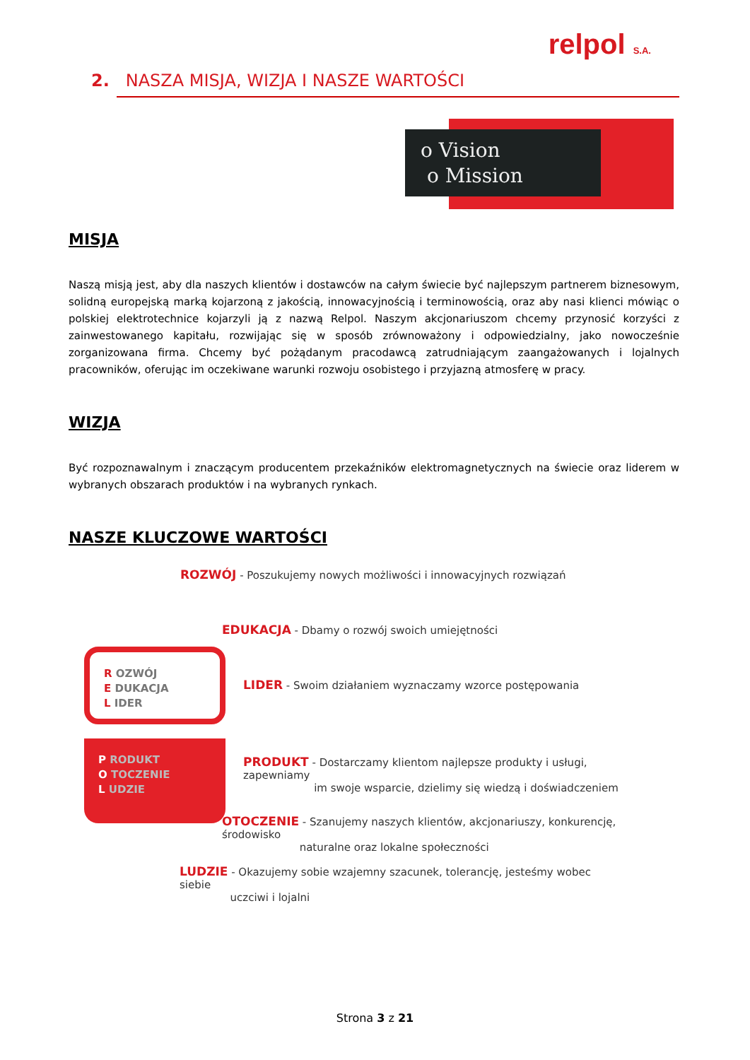relpol S.A.
2. NASZA MISJA, WIZJA I NASZE WARTOŚCI
o Vision
o Mission
MISJA
Naszą misją jest, aby dla naszych klientów i dostawców na całym świecie być najlepszym partnerem biznesowym, solidną europejską marką kojarzoną z jakością, innowacyjnością i terminowością, oraz aby nasi klienci mówiąc o polskiej elektrotechnice kojarzyli ją z nazwą Relpol. Naszym akcjonariuszom chcemy przynosić korzyści z zainwestowanego kapitału, rozwijając się w sposób zrównoważony i odpowiedzialny, jako nowocześnie zorganizowana firma. Chcemy być pożądanym pracodawcą zatrudniającym zaangażowanych i lojalnych pracowników, oferując im oczekiwane warunki rozwoju osobistego i przyjazną atmosferę w pracy.
WIZJA
Być rozpoznawalnym i znaczącym producentem przekaźników elektromagnetycznych na świecie oraz liderem w wybranych obszarach produktów i na wybranych rynkach.
NASZE KLUCZOWE WARTOŚCI
ROZWÓJ - Poszukujemy nowych możliwości i innowacyjnych rozwiązań
R OZWÓJ
E DUKACJA
L IDER
P RODUKT
O TOCZENIE
L UDZIE
EDUKACJA - Dbamy o rozwój swoich umiejętności
LIDER - Swoim działaniem wyznaczamy wzorce postępowania
PRODUKT - Dostarczamy klientom najlepsze produkty i usługi, zapewniamy
im swoje wsparcie, dzielimy się wiedzą i doświadczeniem
OTOCZENIE - Szanujemy naszych klientów, akcjonariuszy, konkurencję, środowisko
naturalne oraz lokalne społeczności
LUDZIE - Okazujemy sobie wzajemny szacunek, tolerancję, jesteśmy wobec siebie
uczciwi i lojalni
Strona 3 z 21